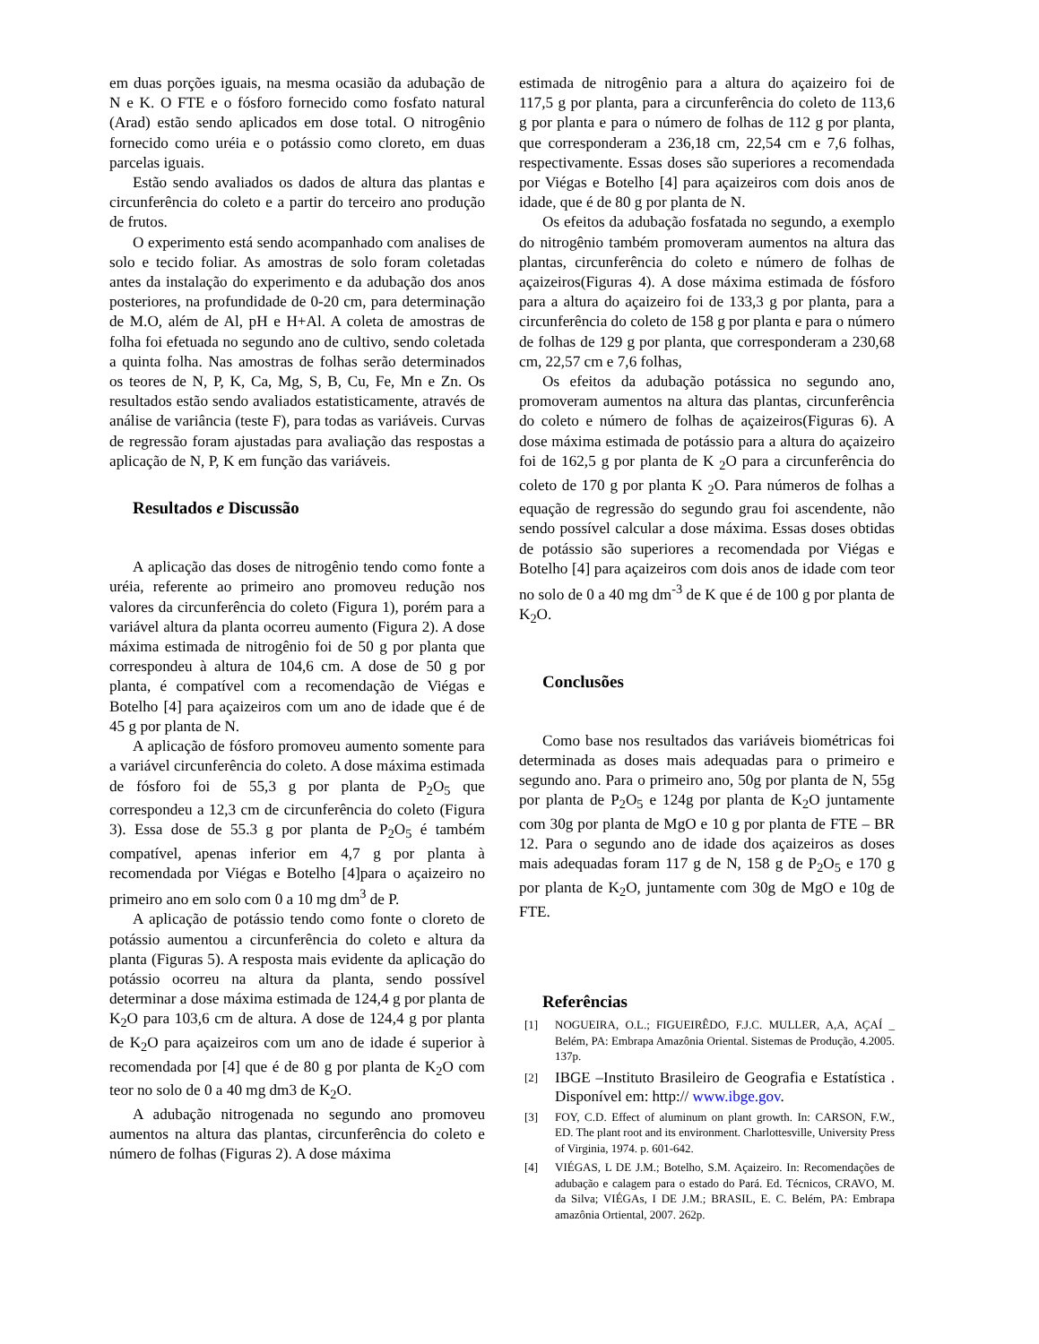em duas porções iguais, na mesma ocasião da adubação de N e K. O FTE e o fósforo fornecido como fosfato natural (Arad) estão sendo aplicados em dose total. O nitrogênio fornecido como uréia e o potássio como cloreto, em duas parcelas iguais.
Estão sendo avaliados os dados de altura das plantas e circunferência do coleto e a partir do terceiro ano produção de frutos.
O experimento está sendo acompanhado com analises de solo e tecido foliar. As amostras de solo foram coletadas antes da instalação do experimento e da adubação dos anos posteriores, na profundidade de 0-20 cm, para determinação de M.O, além de Al, pH e H+Al. A coleta de amostras de folha foi efetuada no segundo ano de cultivo, sendo coletada a quinta folha. Nas amostras de folhas serão determinados os teores de N, P, K, Ca, Mg, S, B, Cu, Fe, Mn e Zn. Os resultados estão sendo avaliados estatisticamente, através de análise de variância (teste F), para todas as variáveis. Curvas de regressão foram ajustadas para avaliação das respostas a aplicação de N, P, K em função das variáveis.
Resultados e Discussão
A aplicação das doses de nitrogênio tendo como fonte a uréia, referente ao primeiro ano promoveu redução nos valores da circunferência do coleto (Figura 1), porém para a variável altura da planta ocorreu aumento (Figura 2). A dose máxima estimada de nitrogênio foi de 50 g por planta que correspondeu à altura de 104,6 cm. A dose de 50 g por planta, é compatível com a recomendação de Viégas e Botelho [4] para açaizeiros com um ano de idade que é de 45 g por planta de N.
A aplicação de fósforo promoveu aumento somente para a variável circunferência do coleto. A dose máxima estimada de fósforo foi de 55,3 g por planta de P<sub>2</sub>O<sub>5</sub> que correspondeu a 12,3 cm de circunferência do coleto (Figura 3). Essa dose de 55.3 g por planta de P<sub>2</sub>O<sub>5</sub> é também compatível, apenas inferior em 4,7 g por planta à recomendada por Viégas e Botelho [4]para o açaizeiro no primeiro ano em solo com 0 a 10 mg dm<sup>3</sup> de P.
A aplicação de potássio tendo como fonte o cloreto de potássio aumentou a circunferência do coleto e altura da planta (Figuras 5). A resposta mais evidente da aplicação do potássio ocorreu na altura da planta, sendo possível determinar a dose máxima estimada de 124,4 g por planta de K<sub>2</sub>O para 103,6 cm de altura. A dose de 124,4 g por planta de K<sub>2</sub>O para açaizeiros com um ano de idade é superior à recomendada por [4] que é de 80 g por planta de K<sub>2</sub>O com teor no solo de 0 a 40 mg dm3 de K<sub>2</sub>O.
A adubação nitrogenada no segundo ano promoveu aumentos na altura das plantas, circunferência do coleto e número de folhas (Figuras 2). A dose máxima
estimada de nitrogênio para a altura do açaizeiro foi de 117,5 g por planta, para a circunferência do coleto de 113,6 g por planta e para o número de folhas de 112 g por planta, que corresponderam a 236,18 cm, 22,54 cm e 7,6 folhas, respectivamente. Essas doses são superiores a recomendada por Viégas e Botelho [4] para açaizeiros com dois anos de idade, que é de 80 g por planta de N.
Os efeitos da adubação fosfatada no segundo, a exemplo do nitrogênio também promoveram aumentos na altura das plantas, circunferência do coleto e número de folhas de açaizeiros(Figuras 4). A dose máxima estimada de fósforo para a altura do açaizeiro foi de 133,3 g por planta, para a circunferência do coleto de 158 g por planta e para o número de folhas de 129 g por planta, que corresponderam a 230,68 cm, 22,57 cm e 7,6 folhas,
Os efeitos da adubação potássica no segundo ano, promoveram aumentos na altura das plantas, circunferência do coleto e número de folhas de açaizeiros(Figuras 6). A dose máxima estimada de potássio para a altura do açaizeiro foi de 162,5 g por planta de K <sub>2</sub>O para a circunferência do coleto de 170 g por planta K <sub>2</sub>O. Para números de folhas a equação de regressão do segundo grau foi ascendente, não sendo possível calcular a dose máxima. Essas doses obtidas de potássio são superiores a recomendada por Viégas e Botelho [4] para açaizeiros com dois anos de idade com teor no solo de 0 a 40 mg dm<sup>-3</sup> de K que é de 100 g por planta de K<sub>2</sub>O.
Conclusões
Como base nos resultados das variáveis biométricas foi determinada as doses mais adequadas para o primeiro e segundo ano. Para o primeiro ano, 50g por planta de N, 55g por planta de P<sub>2</sub>O<sub>5</sub> e 124g por planta de K<sub>2</sub>O juntamente com 30g por planta de MgO e 10 g por planta de FTE – BR 12. Para o segundo ano de idade dos açaizeiros as doses mais adequadas foram 117 g de N, 158 g de P<sub>2</sub>O<sub>5</sub> e 170 g por planta de K<sub>2</sub>O, juntamente com 30g de MgO e 10g de FTE.
Referências
[1] NOGUEIRA, O.L.; FIGUEIRÊDO, F.J.C. MULLER, A,A, AÇAÍ _ Belém, PA: Embrapa Amazônia Oriental. Sistemas de Produção, 4.2005. 137p.
[2]
IBGE –Instituto Brasileiro de Geografia e Estatística . Disponível em: http:// www.ibge.gov.
[3] FOY, C.D. Effect of aluminum on plant growth. In: CARSON, F.W., ED. The plant root and its environment. Charlottesville, University Press of Virginia, 1974. p. 601-642.
[4] VIÉGAS, L DE J.M.; Botelho, S.M. Açaizeiro. In: Recomendações de adubação e calagem para o estado do Pará. Ed. Técnicos, CRAVO, M. da Silva; VIÉGAs, I DE J.M.; BRASIL, E. C. Belém, PA: Embrapa amazônia Ortiental, 2007. 262p.